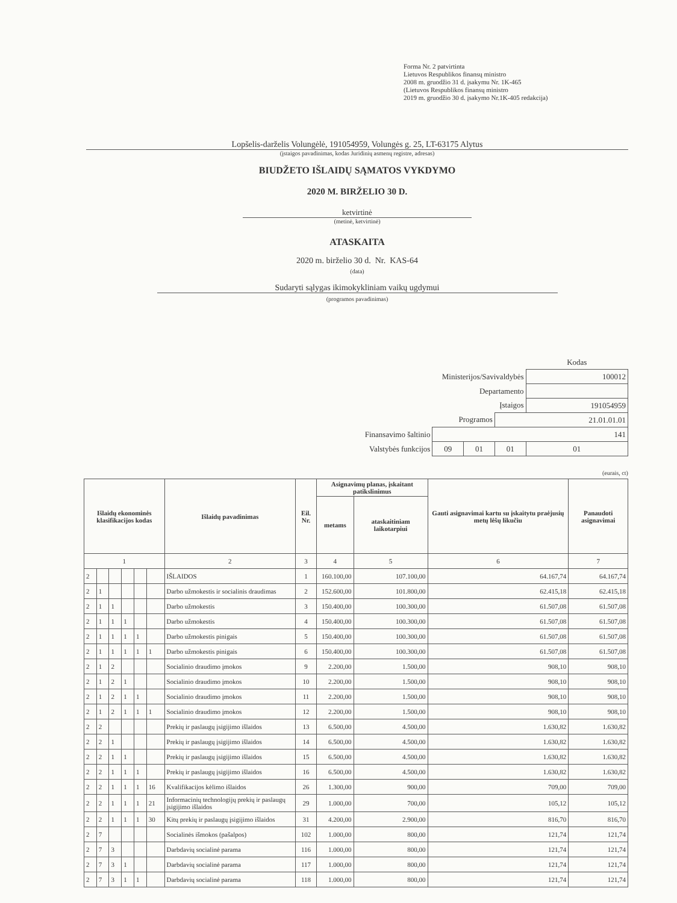Forma Nr. 2 patvirtinta
Lietuvos Respublikos finansų ministro
2008 m. gruodžio 31 d. įsakymu Nr. 1K-465
(Lietuvos Respublikos finansų ministro
2019 m. gruodžio 30 d. įsakymo Nr.1K-405 redakcija)
Lopšelis-darželis Volungėlė, 191054959, Volungės g. 25, LT-63175 Alytus
(įstaigos pavadinimas, kodas Juridinių asmenų registre, adresas)
BIUDŽETO IŠLAIDŲ SĄMATOS VYKDYMO
2020 M. BIRŽELIO 30 D.
ketvirtinė
(metinė, ketvirtinė)
ATASKAITA
2020 m. birželio 30 d. Nr. KAS-64
(data)
Sudaryti sąlygas ikimokykliniam vaikų ugdymui
(programos pavadinimas)
| | | | | Kodas |
| Ministerijos/Savivaldybės | | | | 100012 |
| Departamento | | | | |
| Įstaigos | | | | 191054959 |
| Programos | | | 21.01.01.01 | |
| Finansavimo šaltinio | 141 | | | |
| Valstybės funkcijos | 09 | 01 | 01 | 01 |
(eurais, ct)
| Išlaidų ekonominės klasifikacijos kodas | | | | | | Išlaidų pavadinimas | Eil. Nr. | Asignavimų planas, įskaitant patikslinimus | | Gauti asignavimai kartu su įskaitytu praėjusių metų lėšų likučiu | Panaudoti asignavimai |
| --- | --- | --- | --- | --- | --- | --- | --- | --- | --- | --- | --- |
| | | | | | | | | metams | ataskaitiniam laikotarpiui | | |
| 1 | | | | | | 2 | 3 | 4 | 5 | 6 | 7 |
| 2 | | | | | | IŠLAIDOS | 1 | 160.100,00 | 107.100,00 | 64.167,74 | 64.167,74 |
| 2 | 1 | | | | | Darbo užmokestis ir socialinis draudimas | 2 | 152.600,00 | 101.800,00 | 62.415,18 | 62.415,18 |
| 2 | 1 | 1 | | | | Darbo užmokestis | 3 | 150.400,00 | 100.300,00 | 61.507,08 | 61.507,08 |
| 2 | 1 | 1 | 1 | | | Darbo užmokestis | 4 | 150.400,00 | 100.300,00 | 61.507,08 | 61.507,08 |
| 2 | 1 | 1 | 1 | 1 | | Darbo užmokestis pinigais | 5 | 150.400,00 | 100.300,00 | 61.507,08 | 61.507,08 |
| 2 | 1 | 1 | 1 | 1 | 1 | Darbo užmokestis pinigais | 6 | 150.400,00 | 100.300,00 | 61.507,08 | 61.507,08 |
| 2 | 1 | 2 | | | | Socialinio draudimo įmokos | 9 | 2.200,00 | 1.500,00 | 908,10 | 908,10 |
| 2 | 1 | 2 | 1 | | | Socialinio draudimo įmokos | 10 | 2.200,00 | 1.500,00 | 908,10 | 908,10 |
| 2 | 1 | 2 | 1 | 1 | | Socialinio draudimo įmokos | 11 | 2.200,00 | 1.500,00 | 908,10 | 908,10 |
| 2 | 1 | 2 | 1 | 1 | 1 | Socialinio draudimo įmokos | 12 | 2.200,00 | 1.500,00 | 908,10 | 908,10 |
| 2 | 2 | | | | | Prekių ir paslaugų įsigijimo išlaidos | 13 | 6.500,00 | 4.500,00 | 1.630,82 | 1.630,82 |
| 2 | 2 | 1 | | | | Prekių ir paslaugų įsigijimo išlaidos | 14 | 6.500,00 | 4.500,00 | 1.630,82 | 1.630,82 |
| 2 | 2 | 1 | 1 | | | Prekių ir paslaugų įsigijimo išlaidos | 15 | 6.500,00 | 4.500,00 | 1.630,82 | 1.630,82 |
| 2 | 2 | 1 | 1 | 1 | | Prekių ir paslaugų įsigijimo išlaidos | 16 | 6.500,00 | 4.500,00 | 1.630,82 | 1.630,82 |
| 2 | 2 | 1 | 1 | 1 | 16 | Kvalifikacijos kėlimo išlaidos | 26 | 1.300,00 | 900,00 | 709,00 | 709,00 |
| 2 | 2 | 1 | 1 | 1 | 21 | Informacinių technologijų prekių ir paslaugų įsigijimo išlaidos | 29 | 1.000,00 | 700,00 | 105,12 | 105,12 |
| 2 | 2 | 1 | 1 | 1 | 30 | Kitų prekių ir paslaugų įsigijimo išlaidos | 31 | 4.200,00 | 2.900,00 | 816,70 | 816,70 |
| 2 | 7 | | | | | Socialinės išmokos (pašalpos) | 102 | 1.000,00 | 800,00 | 121,74 | 121,74 |
| 2 | 7 | 3 | | | | Darbdavių socialinė parama | 116 | 1.000,00 | 800,00 | 121,74 | 121,74 |
| 2 | 7 | 3 | 1 | | | Darbdavių socialinė parama | 117 | 1.000,00 | 800,00 | 121,74 | 121,74 |
| 2 | 7 | 3 | 1 | 1 | | Darbdavių socialinė parama | 118 | 1.000,00 | 800,00 | 121,74 | 121,74 |